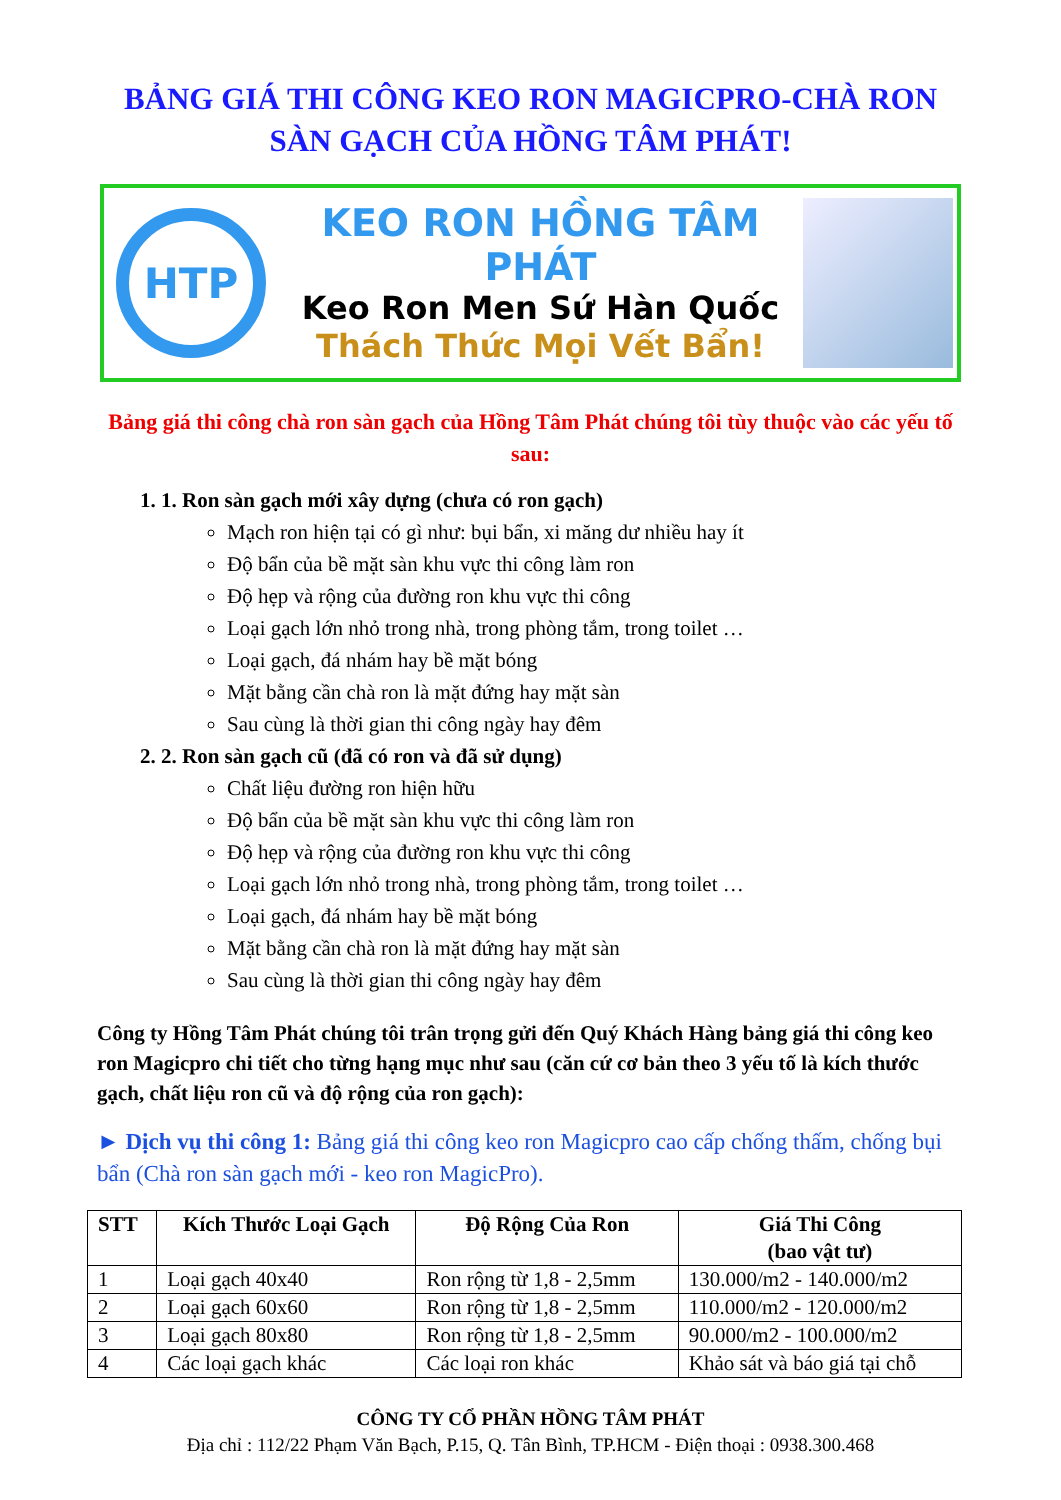BẢNG GIÁ THI CÔNG KEO RON MAGICPRO-CHÀ RON
SÀN GẠCH CỦA HỒNG TÂM PHÁT!
HTP
KEO RON HỒNG TÂM PHÁT
Keo Ron Men Sứ Hàn Quốc
Thách Thức Mọi Vết Bẩn!
Bảng giá thi công chà ron sàn gạch của Hồng Tâm Phát chúng tôi tùy thuộc vào các yếu tố sau:
1. 1. Ron sàn gạch mới xây dựng (chưa có ron gạch)
Mạch ron hiện tại có gì như: bụi bẩn, xi măng dư nhiều hay ít
Độ bẩn của bề mặt sàn khu vực thi công làm ron
Độ hẹp và rộng của đường ron khu vực thi công
Loại gạch lớn nhỏ trong nhà, trong phòng tắm, trong toilet …
Loại gạch, đá nhám hay bề mặt bóng
Mặt bằng cần chà ron là mặt đứng hay mặt sàn
Sau cùng là thời gian thi công ngày hay đêm
2. 2. Ron sàn gạch cũ (đã có ron và đã sử dụng)
Chất liệu đường ron hiện hữu
Độ bẩn của bề mặt sàn khu vực thi công làm ron
Độ hẹp và rộng của đường ron khu vực thi công
Loại gạch lớn nhỏ trong nhà, trong phòng tắm, trong toilet …
Loại gạch, đá nhám hay bề mặt bóng
Mặt bằng cần chà ron là mặt đứng hay mặt sàn
Sau cùng là thời gian thi công ngày hay đêm
Công ty Hồng Tâm Phát chúng tôi trân trọng gửi đến Quý Khách Hàng bảng giá thi công keo ron Magicpro chi tiết cho từng hạng mục như sau (căn cứ cơ bản theo 3 yếu tố là kích thước gạch, chất liệu ron cũ và độ rộng của ron gạch):
► Dịch vụ thi công 1: Bảng giá thi công keo ron Magicpro cao cấp chống thấm, chống bụi bẩn (Chà ron sàn gạch mới - keo ron MagicPro).
| STT | Kích Thước Loại Gạch | Độ Rộng Của Ron | Giá Thi Công (bao vật tư) |
| --- | --- | --- | --- |
| 1 | Loại gạch 40x40 | Ron rộng từ 1,8 - 2,5mm | 130.000/m2 - 140.000/m2 |
| 2 | Loại gạch 60x60 | Ron rộng từ 1,8 - 2,5mm | 110.000/m2 - 120.000/m2 |
| 3 | Loại gạch 80x80 | Ron rộng từ 1,8 - 2,5mm | 90.000/m2 - 100.000/m2 |
| 4 | Các loại gạch khác | Các loại ron khác | Khảo sát và báo giá tại chỗ |
CÔNG TY CỔ PHẦN HỒNG TÂM PHÁT
Địa chỉ : 112/22 Phạm Văn Bạch, P.15, Q. Tân Bình, TP.HCM - Điện thoại : 0938.300.468